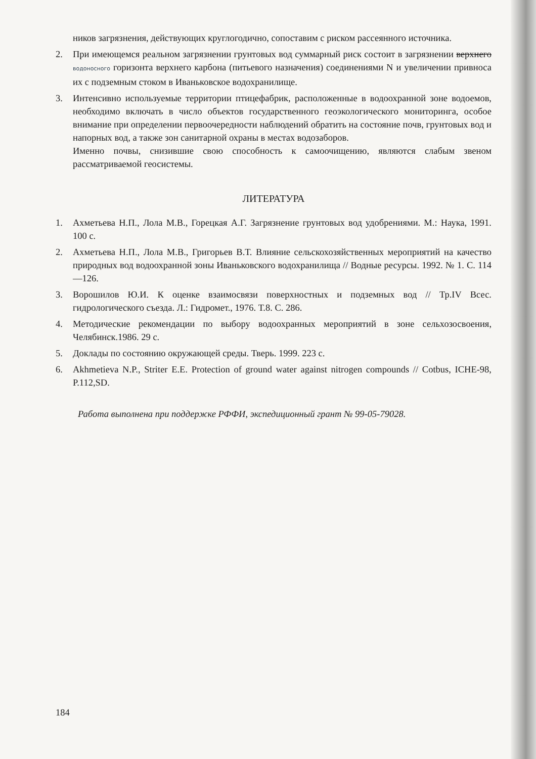ников загрязнения, действующих круглогодично, сопоставим с риском рассеянного источника.
2. При имеющемся реальном загрязнении грунтовых вод суммарный риск состоит в загрязнении верхнего водоносного горизонта верхнего карбона (питьевого назначения) соединениями N и увеличении привноса их с подземным стоком в Иваньковское водохранилище.
3. Интенсивно используемые территории птицефабрик, расположенные в водоохранной зоне водоемов, необходимо включать в число объектов государственного геоэкологического мониторинга, особое внимание при определении первоочередности наблюдений обратить на состояние почв, грунтовых вод и напорных вод, а также зон санитарной охраны в местах водозаборов.
Именно почвы, снизившие свою способность к самоочищению, являются слабым звеном рассматриваемой геосистемы.
ЛИТЕРАТУРА
1. Ахметьева Н.П., Лола М.В., Горецкая А.Г. Загрязнение грунтовых вод удобрениями. М.: Наука, 1991. 100 с.
2. Ахметьева Н.П., Лола М.В., Григорьев В.Т. Влияние сельскохозяйственных мероприятий на качество природных вод водоохранной зоны Иваньковского водохранилища // Водные ресурсы. 1992. № 1. С. 114—126.
3. Ворошилов Ю.И. К оценке взаимосвязи поверхностных и подземных вод // Тр.IV Всес. гидрологического съезда. Л.: Гидромет., 1976. Т.8. С. 286.
4. Методические рекомендации по выбору водоохранных мероприятий в зоне сельхозосвоения, Челябинск.1986. 29 с.
5. Доклады по состоянию окружающей среды. Тверь. 1999. 223 с.
6. Akhmetieva N.P., Striter E.E. Protection of ground water against nitrogen compounds // Cotbus, ICHE-98, P.112,SD.
Работа выполнена при поддержке РФФИ, экспедиционный грант № 99-05-79028.
184